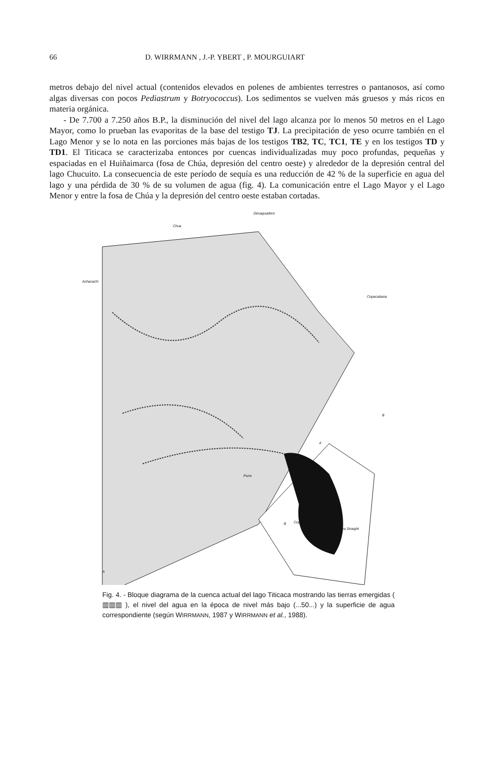66 D. WIRRMANN , J.-P. YBERT , P. MOURGUIART
metros debajo del nivel actual (contenidos elevados en polenes de ambientes terrestres o pantanosos, así como algas diversas con pocos Pediastrum y Botryococcus). Los sedimentos se vuelven más gruesos y más ricos en materia orgánica.
- De 7.700 a 7.250 años B.P., la disminución del nivel del lago alcanza por lo menos 50 metros en el Lago Mayor, como lo prueban las evaporitas de la base del testigo TJ. La precipitación de yeso ocurre también en el Lago Menor y se lo nota en las porciones más bajas de los testigos TB2, TC, TC1, TE y en los testigos TD y TD1. El Titicaca se caracterizaba entonces por cuencas individualizadas muy poco profundas, pequeñas y espaciadas en el Huiñaimarca (fosa de Chúa, depresión del centro oeste) y alrededor de la depresión central del lago Chucuito. La consecuencia de este período de sequía es una reducción de 42 % de la superficie en agua del lago y una pérdida de 30 % de su volumen de agua (fig. 4). La comunicación entre el Lago Mayor y el Lago Menor y entre la fosa de Chúa y la depresión del centro oeste estaban cortadas.
Desaguadero
Chua
Achacachi
Copacabana
B
A
A
B Copacabana
Tiquina Straight
Puno
Fig. 4. - Bloque diagrama de la cuenca actual del lago Titicaca mostrando las tierras emergidas ( ▥▥▥ ), el nivel del agua en la época de nivel más bajo (...50...) y la superficie de agua correspondiente (según WIRRMANN, 1987 y WIRRMANN et al., 1988).